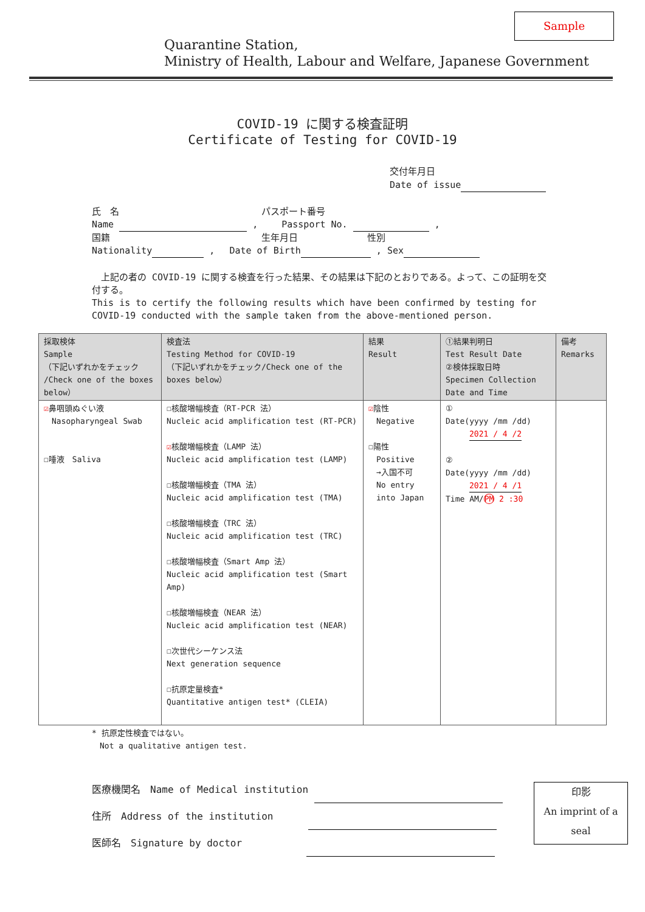Sample
Quarantine Station,
Ministry of Health, Labour and Welfare, Japanese Government
COVID-19 に関する検査証明
Certificate of Testing for COVID-19
交付年月日
Date of issue
氏　名 　　　　　　　　　　　　　　　パスポート番号
Name , 　　Passport No. ,
国籍 　　　　　　　　　　　　　　　　生年月日 　　　　　　　性別
Nationality , 　Date of Birth , Sex
　上記の者の COVID-19 に関する検査を行った結果、その結果は下記のとおりである。よって、この証明を交付する。
This is to certify the following results which have been confirmed by testing for COVID-19 conducted with the sample taken from the above-mentioned person.
| 採取検体 Sample （下記いずれかをチェック /Check one of the boxes below） | 検査法 Testing Method for COVID-19 （下記いずれかをチェック/Check one of the boxes below） | 結果 Result | ①結果判明日 Test Result Date ②検体採取日時 Specimen Collection Date and Time | 備考 Remarks |
| --- | --- | --- | --- | --- |
| ☑ 鼻咽頭ぬぐい液 Nasopharyngeal Swab ☐唾液 Saliva | ☐核酸増幅検査（RT-PCR 法） Nucleic acid amplification test (RT-PCR) ☑ 核酸増幅検査（LAMP 法） Nucleic acid amplification test (LAMP) ☐核酸増幅検査（TMA 法） Nucleic acid amplification test (TMA) ☐核酸増幅検査（TRC 法） Nucleic acid amplification test (TRC) ☐核酸増幅検査（Smart Amp 法） Nucleic acid amplification test (Smart Amp) ☐核酸増幅検査（NEAR 法） Nucleic acid amplification test (NEAR) ☐次世代シーケンス法 Next generation sequence ☐抗原定量検査* Quantitative antigen test* (CLEIA) | ☑ 陰性 Negative ☐陽性 Positive →入国不可 No entry into Japan | ① Date(yyyy /mm /dd) 2021 / 4 /2 ② Date(yyyy /mm /dd) 2021 / 4 /1 Time AM/ PM 2 :30 | |
* 抗原定性検査ではない。
　Not a qualitative antigen test.
医療機関名　Name of Medical institution
住所　Address of the institution 　　　
医師名　Signature by doctor 　　　　　　
印影
An imprint of a
seal